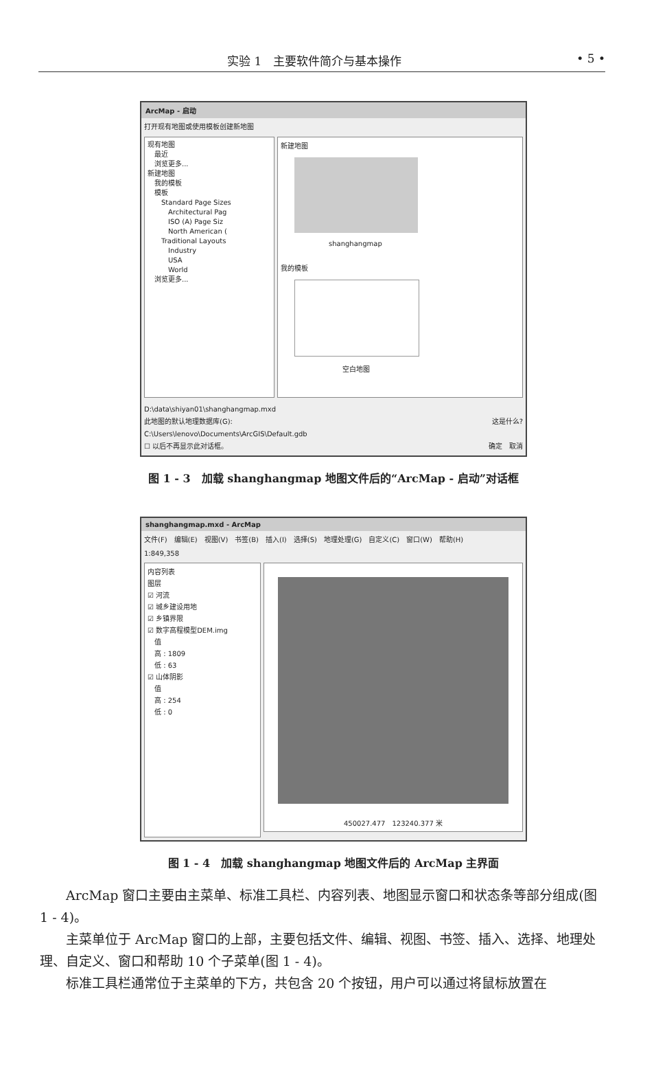实验 1　主要软件简介与基本操作 • 5 •
ArcMap - 启动
打开现有地图或使用模板创建新地图
现有地图
　最近
　浏览更多...
新建地图
　我的模板
　模板
　　Standard Page Sizes
　　　Architectural Pag
　　　ISO (A) Page Siz
　　　North American (
　　Traditional Layouts
　　　Industry
　　　USA
　　　World
　浏览更多...
新建地图
shanghangmap
我的模板
空白地图
D:\data\shiyan01\shanghangmap.mxd
此地图的默认地理数据库(G): 这是什么?
C:\Users\lenovo\Documents\ArcGIS\Default.gdb
☐ 以后不再显示此对话框。 确定　取消
图 1 - 3　加载 shanghangmap 地图文件后的“ArcMap - 启动”对话框
shanghangmap.mxd - ArcMap
文件(F)　编辑(E)　视图(V)　书签(B)　插入(I)　选择(S)　地理处理(G)　自定义(C)　窗口(W)　帮助(H)
1:849,358
内容列表
图层
☑ 河流
☑ 城乡建设用地
☑ 乡镇界限
☑ 数字高程模型DEM.img
　值
　高 : 1809
　低 : 63
☑ 山体阴影
　值
　高 : 254
　低 : 0
450027.477　123240.377 米
图 1 - 4　加载 shanghangmap 地图文件后的 ArcMap 主界面
ArcMap 窗口主要由主菜单、标准工具栏、内容列表、地图显示窗口和状态条等部分组成(图 1 - 4)。
主菜单位于 ArcMap 窗口的上部，主要包括文件、编辑、视图、书签、插入、选择、地理处理、自定义、窗口和帮助 10 个子菜单(图 1 - 4)。
标准工具栏通常位于主菜单的下方，共包含 20 个按钮，用户可以通过将鼠标放置在